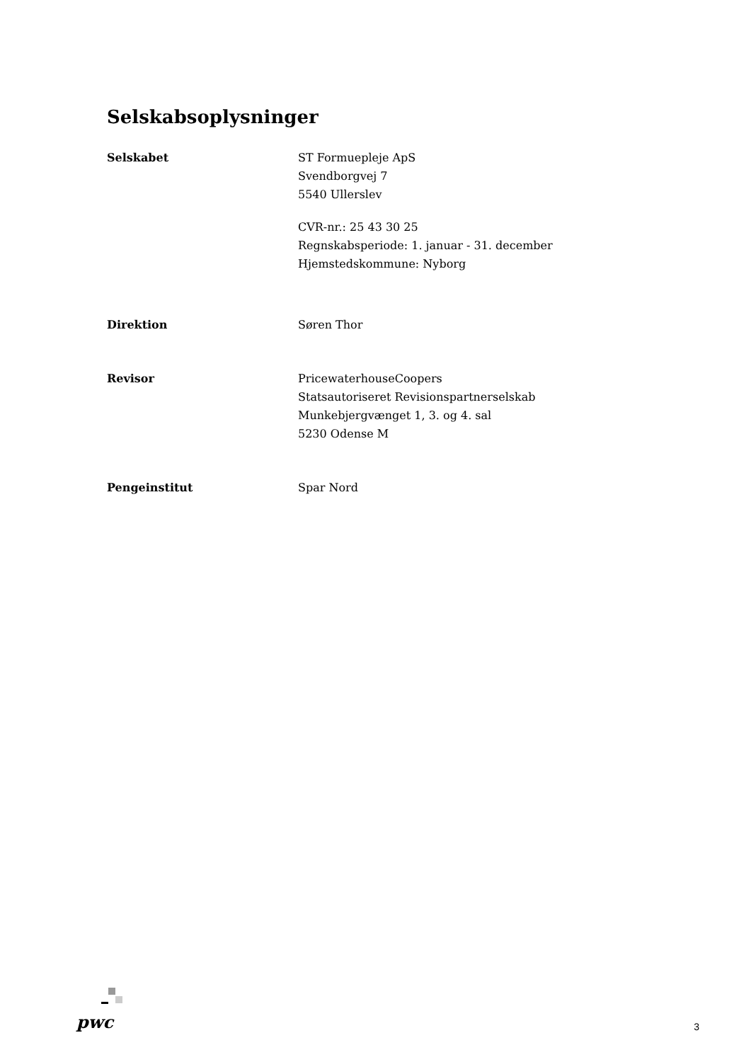Selskabsoplysninger
Selskabet ST Formuepleje ApS
Svendborgvej 7
5540 Ullerslev
CVR-nr.: 25 43 30 25
Regnskabsperiode: 1. januar - 31. december
Hjemstedskommune: Nyborg
Direktion Søren Thor
Revisor PricewaterhouseCoopers
Statsautoriseret Revisionspartnerselskab
Munkebjergvænget 1, 3. og 4. sal
5230 Odense M
Pengeinstitut Spar Nord
pwc
3